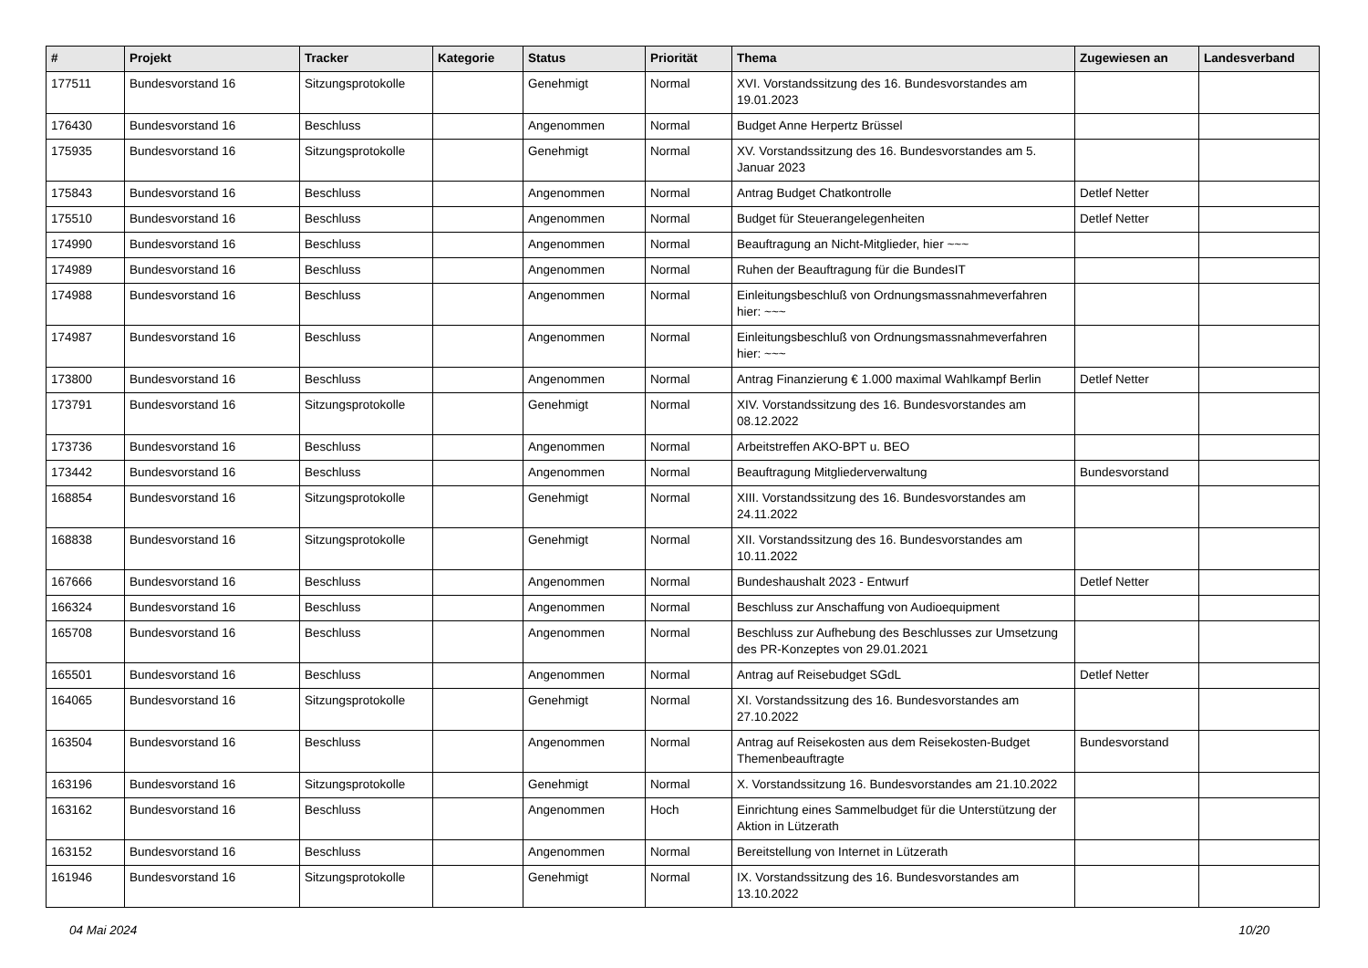| # | Projekt | Tracker | Kategorie | Status | Priorität | Thema | Zugewiesen an | Landesverband |
| --- | --- | --- | --- | --- | --- | --- | --- | --- |
| 177511 | Bundesvorstand 16 | Sitzungsprotokolle | | Genehmigt | Normal | XVI. Vorstandssitzung des 16. Bundesvorstandes am 19.01.2023 | | |
| 176430 | Bundesvorstand 16 | Beschluss | | Angenommen | Normal | Budget Anne Herpertz Brüssel | | |
| 175935 | Bundesvorstand 16 | Sitzungsprotokolle | | Genehmigt | Normal | XV. Vorstandssitzung des 16. Bundesvorstandes am 5. Januar 2023 | | |
| 175843 | Bundesvorstand 16 | Beschluss | | Angenommen | Normal | Antrag Budget Chatkontrolle | Detlef Netter | |
| 175510 | Bundesvorstand 16 | Beschluss | | Angenommen | Normal | Budget für Steuerangelegenheiten | Detlef Netter | |
| 174990 | Bundesvorstand 16 | Beschluss | | Angenommen | Normal | Beauftragung an Nicht-Mitglieder, hier ~~~ | | |
| 174989 | Bundesvorstand 16 | Beschluss | | Angenommen | Normal | Ruhen der Beauftragung für die BundesIT | | |
| 174988 | Bundesvorstand 16 | Beschluss | | Angenommen | Normal | Einleitungsbeschluß von Ordnungsmassnahmeverfahren hier: ~~~ | | |
| 174987 | Bundesvorstand 16 | Beschluss | | Angenommen | Normal | Einleitungsbeschluß von Ordnungsmassnahmeverfahren hier: ~~~ | | |
| 173800 | Bundesvorstand 16 | Beschluss | | Angenommen | Normal | Antrag Finanzierung € 1.000 maximal Wahlkampf Berlin | Detlef Netter | |
| 173791 | Bundesvorstand 16 | Sitzungsprotokolle | | Genehmigt | Normal | XIV. Vorstandssitzung des 16. Bundesvorstandes am 08.12.2022 | | |
| 173736 | Bundesvorstand 16 | Beschluss | | Angenommen | Normal | Arbeitstreffen AKO-BPT u. BEO | | |
| 173442 | Bundesvorstand 16 | Beschluss | | Angenommen | Normal | Beauftragung Mitgliederverwaltung | Bundesvorstand | |
| 168854 | Bundesvorstand 16 | Sitzungsprotokolle | | Genehmigt | Normal | XIII. Vorstandssitzung des 16. Bundesvorstandes am 24.11.2022 | | |
| 168838 | Bundesvorstand 16 | Sitzungsprotokolle | | Genehmigt | Normal | XII. Vorstandssitzung des 16. Bundesvorstandes am 10.11.2022 | | |
| 167666 | Bundesvorstand 16 | Beschluss | | Angenommen | Normal | Bundeshaushalt 2023 - Entwurf | Detlef Netter | |
| 166324 | Bundesvorstand 16 | Beschluss | | Angenommen | Normal | Beschluss zur Anschaffung von Audioequipment | | |
| 165708 | Bundesvorstand 16 | Beschluss | | Angenommen | Normal | Beschluss zur Aufhebung des Beschlusses zur Umsetzung des PR-Konzeptes von 29.01.2021 | | |
| 165501 | Bundesvorstand 16 | Beschluss | | Angenommen | Normal | Antrag auf Reisebudget SGdL | Detlef Netter | |
| 164065 | Bundesvorstand 16 | Sitzungsprotokolle | | Genehmigt | Normal | XI. Vorstandssitzung des 16. Bundesvorstandes am 27.10.2022 | | |
| 163504 | Bundesvorstand 16 | Beschluss | | Angenommen | Normal | Antrag auf Reisekosten aus dem Reisekosten-Budget Themenbeauftragte | Bundesvorstand | |
| 163196 | Bundesvorstand 16 | Sitzungsprotokolle | | Genehmigt | Normal | X. Vorstandssitzung 16. Bundesvorstandes am 21.10.2022 | | |
| 163162 | Bundesvorstand 16 | Beschluss | | Angenommen | Hoch | Einrichtung eines Sammelbudget für die Unterstützung der Aktion in Lützerath | | |
| 163152 | Bundesvorstand 16 | Beschluss | | Angenommen | Normal | Bereitstellung von Internet in Lützerath | | |
| 161946 | Bundesvorstand 16 | Sitzungsprotokolle | | Genehmigt | Normal | IX. Vorstandssitzung des 16. Bundesvorstandes am 13.10.2022 | | |
04 Mai 2024 10/20